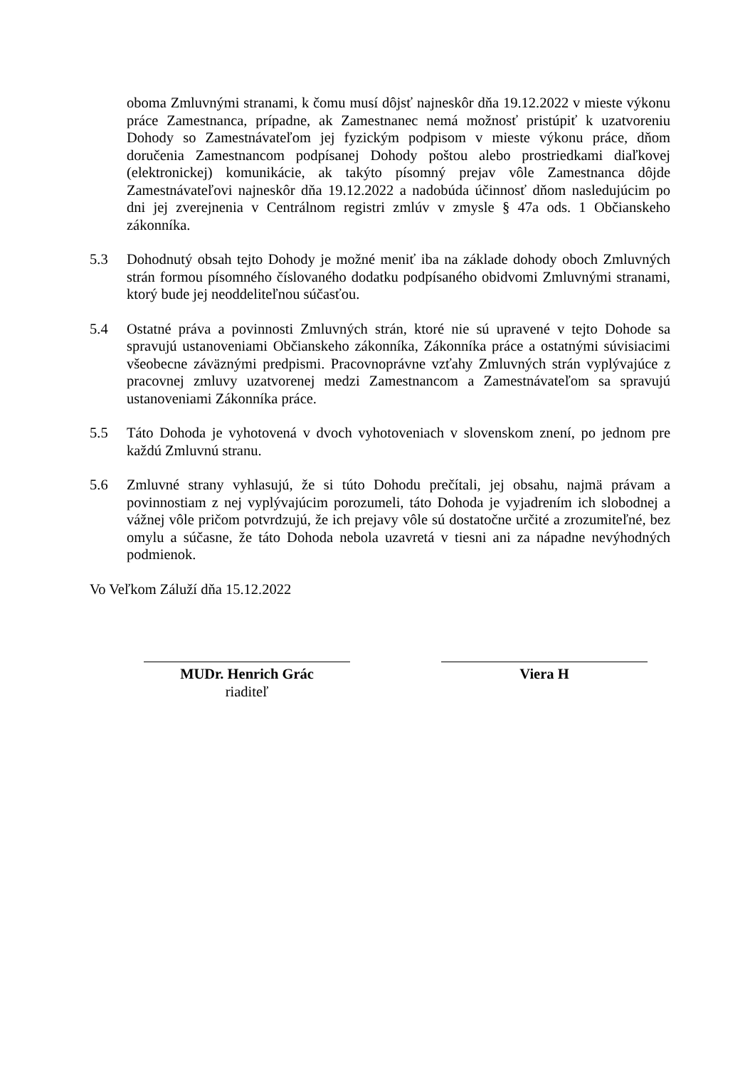oboma Zmluvnými stranami, k čomu musí dôjsť najneskôr dňa 19.12.2022 v mieste výkonu práce Zamestnanca, prípadne, ak Zamestnanec nemá možnosť pristúpiť k uzatvoreniu Dohody so Zamestnávateľom jej fyzickým podpisom v mieste výkonu práce, dňom doručenia Zamestnancom podpísanej Dohody poštou alebo prostriedkami diaľkovej (elektronickej) komunikácie, ak takýto písomný prejav vôle Zamestnanca dôjde Zamestnávateľovi najneskôr dňa 19.12.2022 a nadobúda účinnosť dňom nasledujúcim po dni jej zverejnenia v Centrálnom registri zmlúv v zmysle § 47a ods. 1 Občianskeho zákonníka.
5.3 Dohodnutý obsah tejto Dohody je možné meniť iba na základe dohody oboch Zmluvných strán formou písomného číslovaného dodatku podpísaného obidvomi Zmluvnými stranami, ktorý bude jej neoddeliteľnou súčasťou.
5.4 Ostatné práva a povinnosti Zmluvných strán, ktoré nie sú upravené v tejto Dohode sa spravujú ustanoveniami Občianskeho zákonníka, Zákonníka práce a ostatnými súvisiacimi všeobecne záväznými predpismi. Pracovnoprávne vzťahy Zmluvných strán vyplývajúce z pracovnej zmluvy uzatvorenej medzi Zamestnancom a Zamestnávateľom sa spravujú ustanoveniami Zákonníka práce.
5.5 Táto Dohoda je vyhotovená v dvoch vyhotoveniach v slovenskom znení, po jednom pre každú Zmluvnú stranu.
5.6 Zmluvné strany vyhlasujú, že si túto Dohodu prečítali, jej obsahu, najmä právam a povinnostiam z nej vyplývajúcim porozumeli, táto Dohoda je vyjadrením ich slobodnej a vážnej vôle pričom potvrdzujú, že ich prejavy vôle sú dostatočne určité a zrozumiteľné, bez omylu a súčasne, že táto Dohoda nebola uzavretá v tiesni ani za nápadne nevýhodných podmienok.
Vo Veľkom Záluží dňa 15.12.2022
MUDr. Henrich Grác
riaditeľ
Viera H